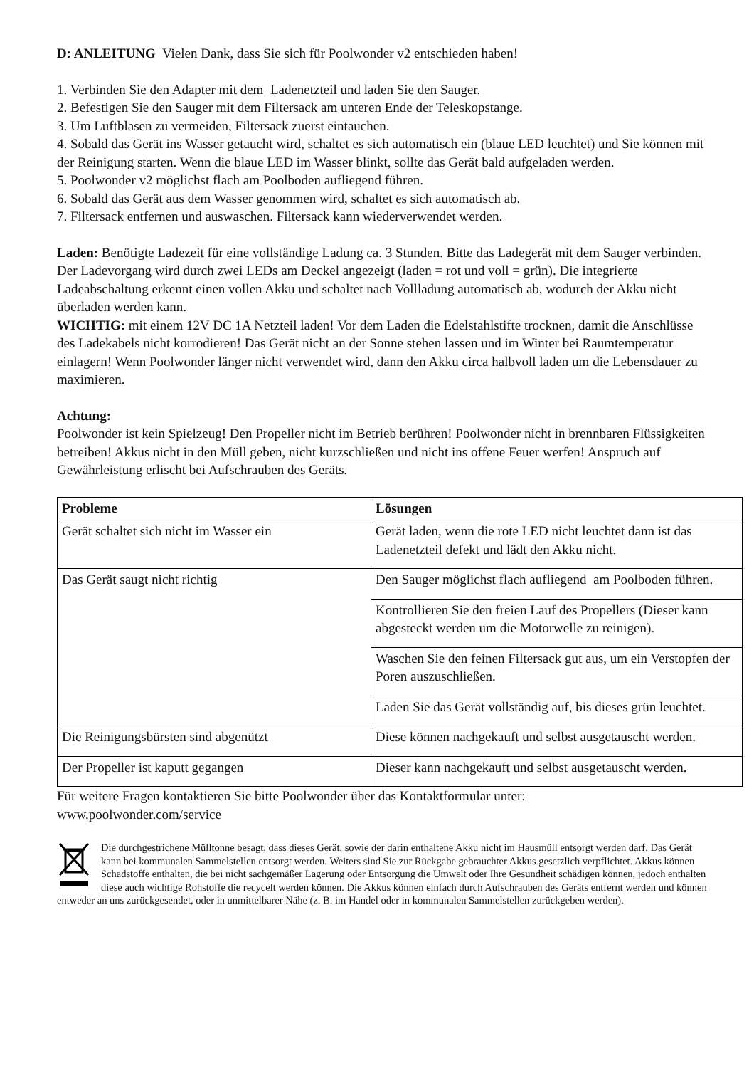D: ANLEITUNG Vielen Dank, dass Sie sich für Poolwonder v2 entschieden haben!
1. Verbinden Sie den Adapter mit dem Ladenetzteil und laden Sie den Sauger.
2. Befestigen Sie den Sauger mit dem Filtersack am unteren Ende der Teleskopstange.
3. Um Luftblasen zu vermeiden, Filtersack zuerst eintauchen.
4. Sobald das Gerät ins Wasser getaucht wird, schaltet es sich automatisch ein (blaue LED leuchtet) und Sie können mit der Reinigung starten. Wenn die blaue LED im Wasser blinkt, sollte das Gerät bald aufgeladen werden.
5. Poolwonder v2 möglichst flach am Poolboden aufliegend führen.
6. Sobald das Gerät aus dem Wasser genommen wird, schaltet es sich automatisch ab.
7. Filtersack entfernen und auswaschen. Filtersack kann wiederverwendet werden.
Laden: Benötigte Ladezeit für eine vollständige Ladung ca. 3 Stunden. Bitte das Ladegerät mit dem Sauger verbinden. Der Ladevorgang wird durch zwei LEDs am Deckel angezeigt (laden = rot und voll = grün). Die integrierte Ladeabschaltung erkennt einen vollen Akku und schaltet nach Vollladung automatisch ab, wodurch der Akku nicht überladen werden kann.
WICHTIG: mit einem 12V DC 1A Netzteil laden! Vor dem Laden die Edelstahlstifte trocknen, damit die Anschlüsse des Ladekabels nicht korrodieren! Das Gerät nicht an der Sonne stehen lassen und im Winter bei Raumtemperatur einlagern! Wenn Poolwonder länger nicht verwendet wird, dann den Akku circa halbvoll laden um die Lebensdauer zu maximieren.
Achtung:
Poolwonder ist kein Spielzeug! Den Propeller nicht im Betrieb berühren! Poolwonder nicht in brennbaren Flüssigkeiten betreiben! Akkus nicht in den Müll geben, nicht kurzschließen und nicht ins offene Feuer werfen! Anspruch auf Gewährleistung erlischt bei Aufschrauben des Geräts.
| Probleme | Lösungen |
| --- | --- |
| Gerät schaltet sich nicht im Wasser ein | Gerät laden, wenn die rote LED nicht leuchtet dann ist das Ladenetzteil defekt und lädt den Akku nicht. |
| Das Gerät saugt nicht richtig | Den Sauger möglichst flach aufliegend am Poolboden führen. |
| | Kontrollieren Sie den freien Lauf des Propellers (Dieser kann abgesteckt werden um die Motorwelle zu reinigen). |
| | Waschen Sie den feinen Filtersack gut aus, um ein Verstopfen der Poren auszuschließen. |
| | Laden Sie das Gerät vollständig auf, bis dieses grün leuchtet. |
| Die Reinigungsbürsten sind abgenützt | Diese können nachgekauft und selbst ausgetauscht werden. |
| Der Propeller ist kaputt gegangen | Dieser kann nachgekauft und selbst ausgetauscht werden. |
Für weitere Fragen kontaktieren Sie bitte Poolwonder über das Kontaktformular unter:
www.poolwonder.com/service
Die durchgestrichene Mülltonne besagt, dass dieses Gerät, sowie der darin enthaltene Akku nicht im Hausmüll entsorgt werden darf. Das Gerät kann bei kommunalen Sammelstellen entsorgt werden. Weiters sind Sie zur Rückgabe gebrauchter Akkus gesetzlich verpflichtet. Akkus können Schadstoffe enthalten, die bei nicht sachgemäßer Lagerung oder Entsorgung die Umwelt oder Ihre Gesundheit schädigen können, jedoch enthalten diese auch wichtige Rohstoffe die recycelt werden können. Die Akkus können einfach durch Aufschrauben des Geräts entfernt werden und können entweder an uns zurückgesendet, oder in unmittelbarer Nähe (z. B. im Handel oder in kommunalen Sammelstellen zurückgeben werden).